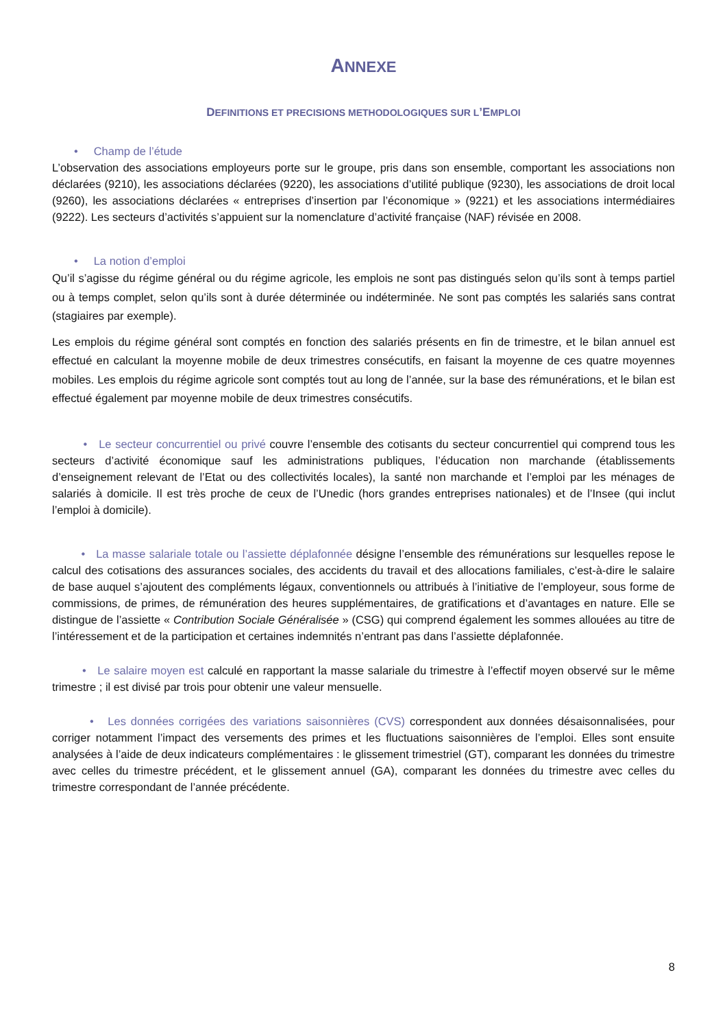ANNEXE
DEFINITIONS ET PRECISIONS METHODOLOGIQUES SUR L’EMPLOI
• Champ de l’étude
L’observation des associations employeurs porte sur le groupe, pris dans son ensemble, comportant les associations non déclarées (9210), les associations déclarées (9220), les associations d’utilité publique (9230), les associations de droit local (9260), les associations déclarées « entreprises d’insertion par l’économique » (9221) et les associations intermédiaires (9222). Les secteurs d’activités s’appuient sur la nomenclature d’activité française (NAF) révisée en 2008.
• La notion d’emploi
Qu’il s’agisse du régime général ou du régime agricole, les emplois ne sont pas distingués selon qu’ils sont à temps partiel ou à temps complet, selon qu’ils sont à durée déterminée ou indéterminée. Ne sont pas comptés les salariés sans contrat (stagiaires par exemple).
Les emplois du régime général sont comptés en fonction des salariés présents en fin de trimestre, et le bilan annuel est effectué en calculant la moyenne mobile de deux trimestres consécutifs, en faisant la moyenne de ces quatre moyennes mobiles. Les emplois du régime agricole sont comptés tout au long de l’année, sur la base des rémunérations, et le bilan est effectué également par moyenne mobile de deux trimestres consécutifs.
• Le secteur concurrentiel ou privé couvre l’ensemble des cotisants du secteur concurrentiel qui comprend tous les secteurs d’activité économique sauf les administrations publiques, l’éducation non marchande (établissements d’enseignement relevant de l’Etat ou des collectivités locales), la santé non marchande et l’emploi par les ménages de salariés à domicile. Il est très proche de ceux de l’Unedic (hors grandes entreprises nationales) et de l’Insee (qui inclut l’emploi à domicile).
• La masse salariale totale ou l’assiette déplafonnée désigne l’ensemble des rémunérations sur lesquelles repose le calcul des cotisations des assurances sociales, des accidents du travail et des allocations familiales, c’est-à-dire le salaire de base auquel s’ajoutent des compléments légaux, conventionnels ou attribués à l’initiative de l’employeur, sous forme de commissions, de primes, de rémunération des heures supplémentaires, de gratifications et d’avantages en nature. Elle se distingue de l’assiette « Contribution Sociale Généralisée » (CSG) qui comprend également les sommes allouées au titre de l’intéressement et de la participation et certaines indemnités n’entrant pas dans l’assiette déplafonnée.
• Le salaire moyen est calculé en rapportant la masse salariale du trimestre à l’effectif moyen observé sur le même trimestre ; il est divisé par trois pour obtenir une valeur mensuelle.
• Les données corrigées des variations saisonnières (CVS) correspondent aux données désaisonnalisées, pour corriger notamment l’impact des versements des primes et les fluctuations saisonnières de l’emploi. Elles sont ensuite analysées à l’aide de deux indicateurs complémentaires : le glissement trimestriel (GT), comparant les données du trimestre avec celles du trimestre précédent, et le glissement annuel (GA), comparant les données du trimestre avec celles du trimestre correspondant de l’année précédente.
8